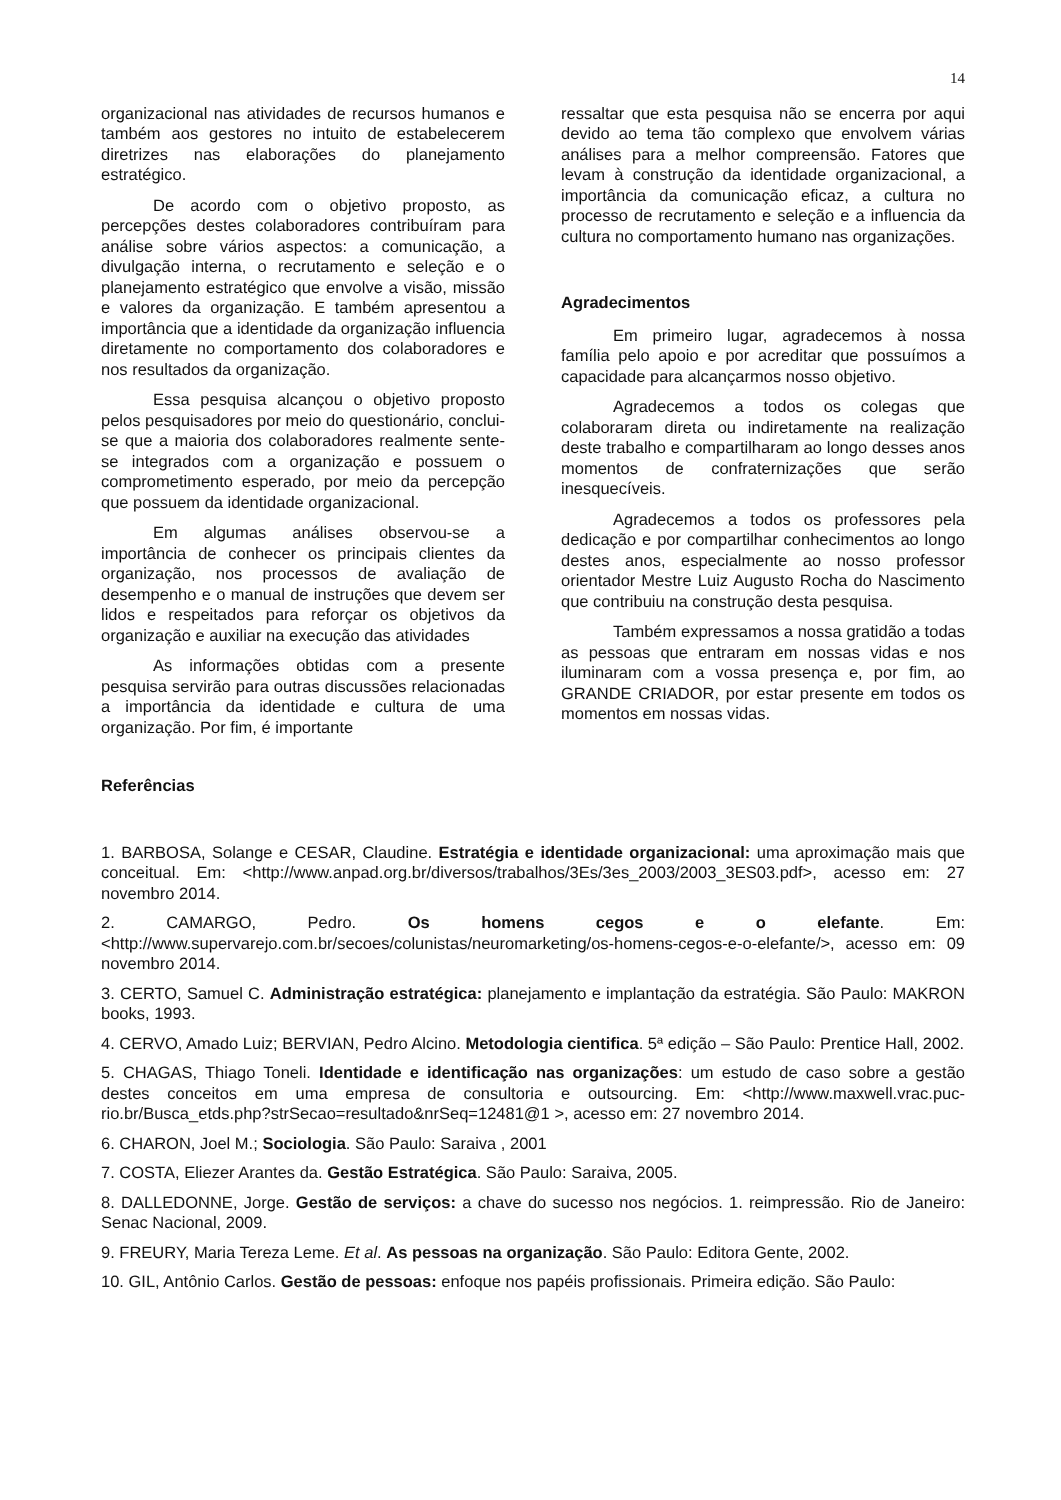14
organizacional nas atividades de recursos humanos e também aos gestores no intuito de estabelecerem diretrizes nas elaborações do planejamento estratégico.
De acordo com o objetivo proposto, as percepções destes colaboradores contribuíram para análise sobre vários aspectos: a comunicação, a divulgação interna, o recrutamento e seleção e o planejamento estratégico que envolve a visão, missão e valores da organização. E também apresentou a importância que a identidade da organização influencia diretamente no comportamento dos colaboradores e nos resultados da organização.
Essa pesquisa alcançou o objetivo proposto pelos pesquisadores por meio do questionário, conclui-se que a maioria dos colaboradores realmente sente-se integrados com a organização e possuem o comprometimento esperado, por meio da percepção que possuem da identidade organizacional.
Em algumas análises observou-se a importância de conhecer os principais clientes da organização, nos processos de avaliação de desempenho e o manual de instruções que devem ser lidos e respeitados para reforçar os objetivos da organização e auxiliar na execução das atividades
As informações obtidas com a presente pesquisa servirão para outras discussões relacionadas a importância da identidade e cultura de uma organização. Por fim, é importante
ressaltar que esta pesquisa não se encerra por aqui devido ao tema tão complexo que envolvem várias análises para a melhor compreensão. Fatores que levam à construção da identidade organizacional, a importância da comunicação eficaz, a cultura no processo de recrutamento e seleção e a influencia da cultura no comportamento humano nas organizações.
Agradecimentos
Em primeiro lugar, agradecemos à nossa família pelo apoio e por acreditar que possuímos a capacidade para alcançarmos nosso objetivo.
Agradecemos a todos os colegas que colaboraram direta ou indiretamente na realização deste trabalho e compartilharam ao longo desses anos momentos de confraternizações que serão inesquecíveis.
Agradecemos a todos os professores pela dedicação e por compartilhar conhecimentos ao longo destes anos, especialmente ao nosso professor orientador Mestre Luiz Augusto Rocha do Nascimento que contribuiu na construção desta pesquisa.
Também expressamos a nossa gratidão a todas as pessoas que entraram em nossas vidas e nos iluminaram com a vossa presença e, por fim, ao GRANDE CRIADOR, por estar presente em todos os momentos em nossas vidas.
Referências
1. BARBOSA, Solange e CESAR, Claudine. Estratégia e identidade organizacional: uma aproximação mais que conceitual. Em: <http://www.anpad.org.br/diversos/trabalhos/3Es/3es_2003/2003_3ES03.pdf>, acesso em: 27 novembro 2014.
2. CAMARGO, Pedro. Os homens cegos e o elefante. Em: <http://www.supervarejo.com.br/secoes/colunistas/neuromarketing/os-homens-cegos-e-o-elefante/>, acesso em: 09 novembro 2014.
3. CERTO, Samuel C. Administração estratégica: planejamento e implantação da estratégia. São Paulo: MAKRON books, 1993.
4. CERVO, Amado Luiz; BERVIAN, Pedro Alcino. Metodologia cientifica. 5ª edição – São Paulo: Prentice Hall, 2002.
5. CHAGAS, Thiago Toneli. Identidade e identificação nas organizações: um estudo de caso sobre a gestão destes conceitos em uma empresa de consultoria e outsourcing. Em: <http://www.maxwell.vrac.puc-rio.br/Busca_etds.php?strSecao=resultado&nrSeq=12481@1 >, acesso em: 27 novembro 2014.
6. CHARON, Joel M.; Sociologia. São Paulo: Saraiva , 2001
7. COSTA, Eliezer Arantes da. Gestão Estratégica. São Paulo: Saraiva, 2005.
8. DALLEDONNE, Jorge. Gestão de serviços: a chave do sucesso nos negócios. 1. reimpressão. Rio de Janeiro: Senac Nacional, 2009.
9. FREURY, Maria Tereza Leme. Et al. As pessoas na organização. São Paulo: Editora Gente, 2002.
10. GIL, Antônio Carlos. Gestão de pessoas: enfoque nos papéis profissionais. Primeira edição. São Paulo: